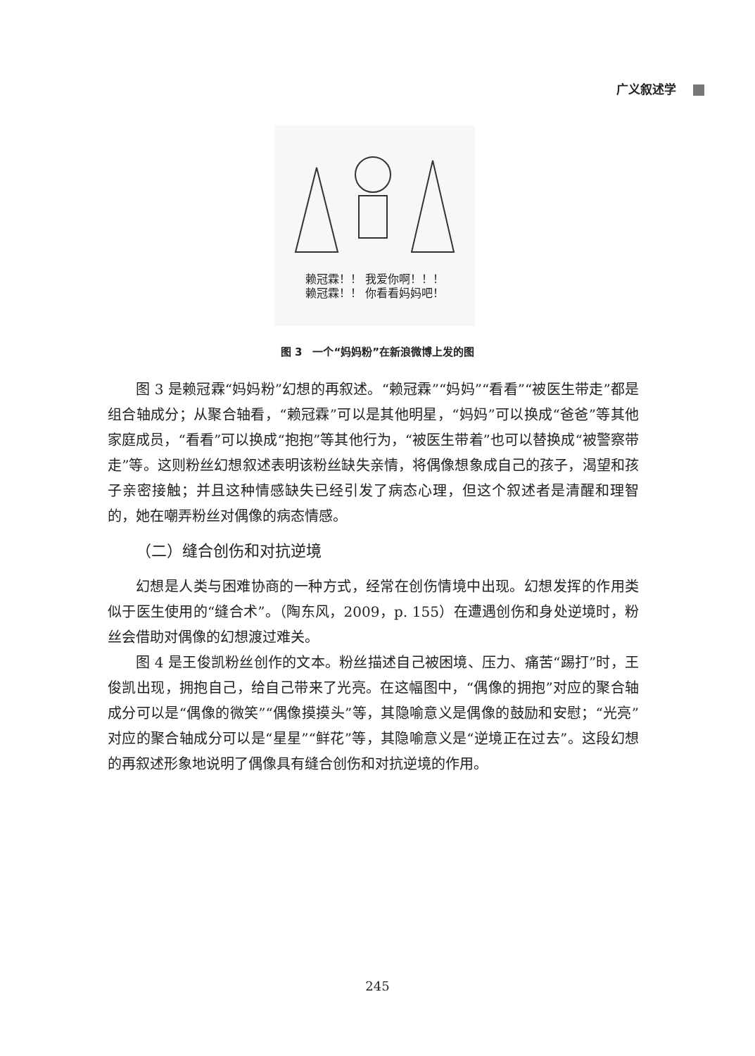广义叙述学
赖冠霖！！ 我爱你啊！！！
赖冠霖！！ 你看看妈妈吧！
图 3　一个“妈妈粉”在新浪微博上发的图
图 3 是赖冠霖“妈妈粉”幻想的再叙述。“赖冠霖”“妈妈”“看看”“被医生带走”都是组合轴成分；从聚合轴看，“赖冠霖”可以是其他明星，“妈妈”可以换成“爸爸”等其他家庭成员，“看看”可以换成“抱抱”等其他行为，“被医生带着”也可以替换成“被警察带走”等。这则粉丝幻想叙述表明该粉丝缺失亲情，将偶像想象成自己的孩子，渴望和孩子亲密接触；并且这种情感缺失已经引发了病态心理，但这个叙述者是清醒和理智的，她在嘲弄粉丝对偶像的病态情感。
（二）缝合创伤和对抗逆境
幻想是人类与困难协商的一种方式，经常在创伤情境中出现。幻想发挥的作用类似于医生使用的“缝合术”。（陶东风，2009，p. 155）在遭遇创伤和身处逆境时，粉丝会借助对偶像的幻想渡过难关。
图 4 是王俊凯粉丝创作的文本。粉丝描述自己被困境、压力、痛苦“踢打”时，王俊凯出现，拥抱自己，给自己带来了光亮。在这幅图中，“偶像的拥抱”对应的聚合轴成分可以是“偶像的微笑”“偶像摸摸头”等，其隐喻意义是偶像的鼓励和安慰；“光亮”对应的聚合轴成分可以是“星星”“鲜花”等，其隐喻意义是“逆境正在过去”。这段幻想的再叙述形象地说明了偶像具有缝合创伤和对抗逆境的作用。
245